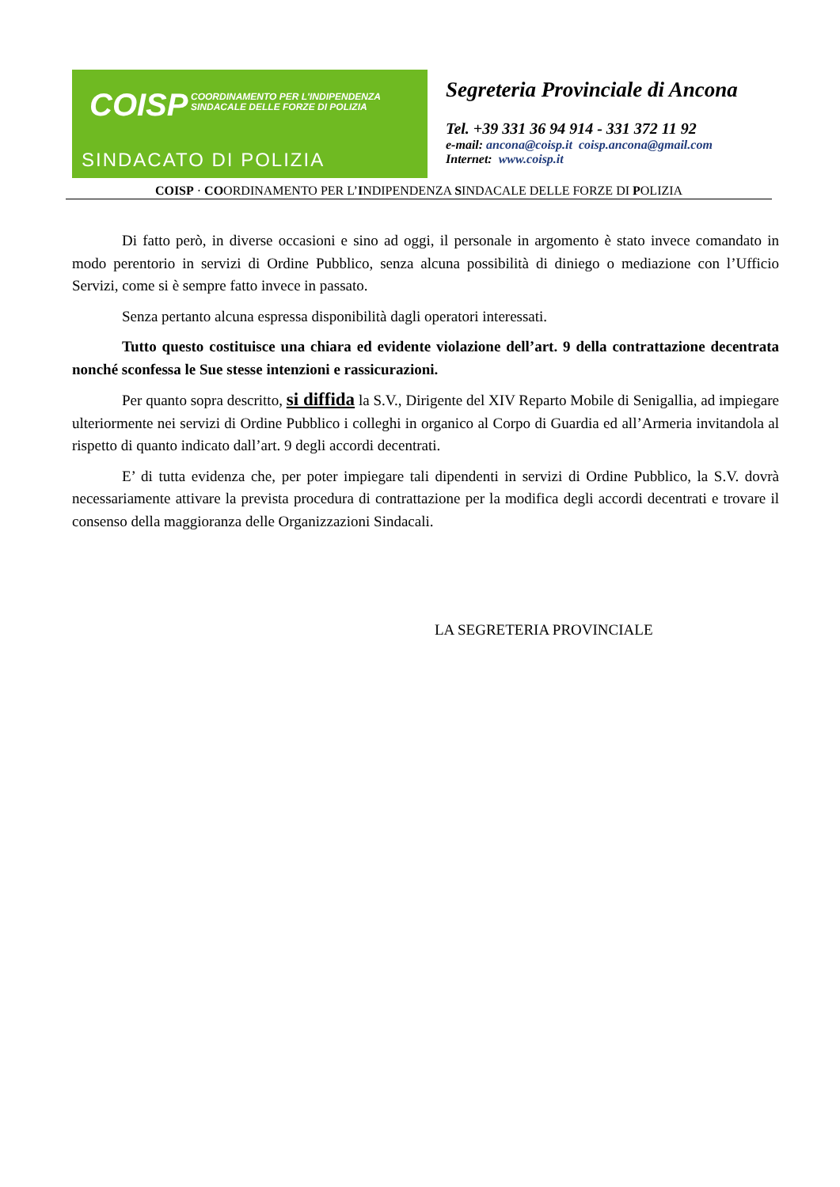COISP
COORDINAMENTO PER L'INDIPENDENZA SINDACALE DELLE FORZE DI POLIZIA
SINDACATO DI POLIZIA
Segreteria Provinciale di Ancona
Tel. +39 331 36 94 914 - 331 372 11 92
e-mail: ancona@coisp.it coisp.ancona@gmail.com
Internet: www.coisp.it
COISP · COORDINAMENTO PER L’INDIPENDENZA SINDACALE DELLE FORZE DI POLIZIA
Di fatto però, in diverse occasioni e sino ad oggi, il personale in argomento è stato invece comandato in modo perentorio in servizi di Ordine Pubblico, senza alcuna possibilità di diniego o mediazione con l’Ufficio Servizi, come si è sempre fatto invece in passato.
Senza pertanto alcuna espressa disponibilità dagli operatori interessati.
Tutto questo costituisce una chiara ed evidente violazione dell’art. 9 della contrattazione decentrata nonché sconfessa le Sue stesse intenzioni e rassicurazioni.
Per quanto sopra descritto, si diffida la S.V., Dirigente del XIV Reparto Mobile di Senigallia, ad impiegare ulteriormente nei servizi di Ordine Pubblico i colleghi in organico al Corpo di Guardia ed all’Armeria invitandola al rispetto di quanto indicato dall’art. 9 degli accordi decentrati.
E’ di tutta evidenza che, per poter impiegare tali dipendenti in servizi di Ordine Pubblico, la S.V. dovrà necessariamente attivare la prevista procedura di contrattazione per la modifica degli accordi decentrati e trovare il consenso della maggioranza delle Organizzazioni Sindacali.
LA SEGRETERIA PROVINCIALE